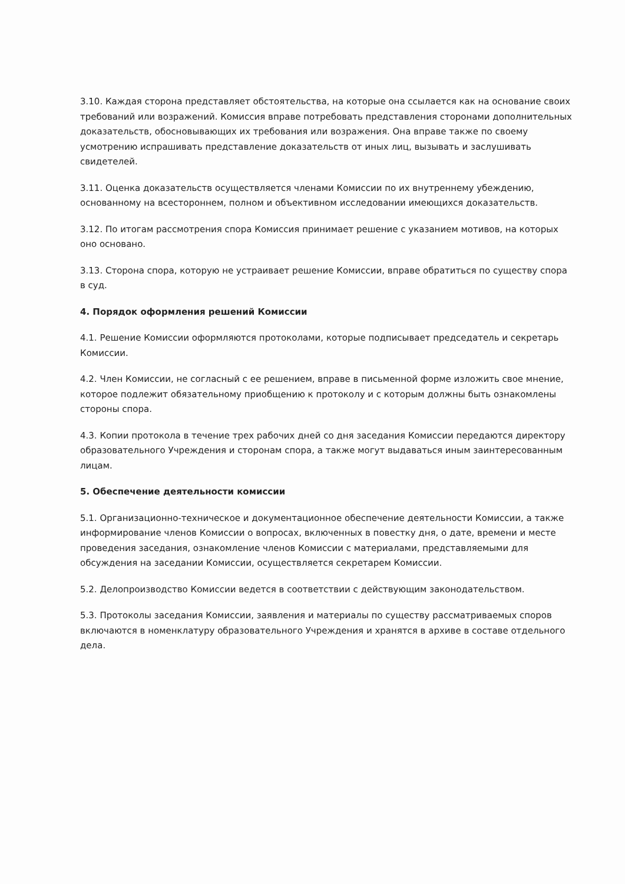3.10. Каждая сторона представляет обстоятельства, на которые она ссылается как на основание своих требований или возражений. Комиссия вправе потребовать представления сторонами дополнительных доказательств, обосновывающих их требования или возражения. Она вправе также по своему усмотрению испрашивать представление доказательств от иных лиц, вызывать и заслушивать свидетелей.
3.11. Оценка доказательств осуществляется членами Комиссии по их внутреннему убеждению, основанному на всестороннем, полном и объективном исследовании имеющихся доказательств.
3.12. По итогам рассмотрения спора Комиссия принимает решение с указанием мотивов, на которых оно основано.
3.13. Сторона спора, которую не устраивает решение Комиссии, вправе обратиться по существу спора в суд.
4. Порядок оформления решений Комиссии
4.1. Решение Комиссии оформляются протоколами, которые подписывает председатель и секретарь Комиссии.
4.2. Член Комиссии, не согласный с ее решением, вправе в письменной форме изложить свое мнение, которое подлежит обязательному приобщению к протоколу и с которым должны быть ознакомлены стороны спора.
4.3. Копии протокола в течение трех рабочих дней со дня заседания Комиссии передаются директору образовательного Учреждения и сторонам спора, а также могут выдаваться иным заинтересованным лицам.
5. Обеспечение деятельности комиссии
5.1. Организационно-техническое и документационное обеспечение деятельности Комиссии, а также информирование членов Комиссии о вопросах, включенных в повестку дня, о дате, времени и месте проведения заседания, ознакомление членов Комиссии с материалами, представляемыми для обсуждения на заседании Комиссии, осуществляется секретарем Комиссии.
5.2. Делопроизводство Комиссии ведется в соответствии с действующим законодательством.
5.3. Протоколы заседания Комиссии, заявления и материалы по существу рассматриваемых споров включаются в номенклатуру образовательного Учреждения и хранятся в архиве в составе отдельного дела.